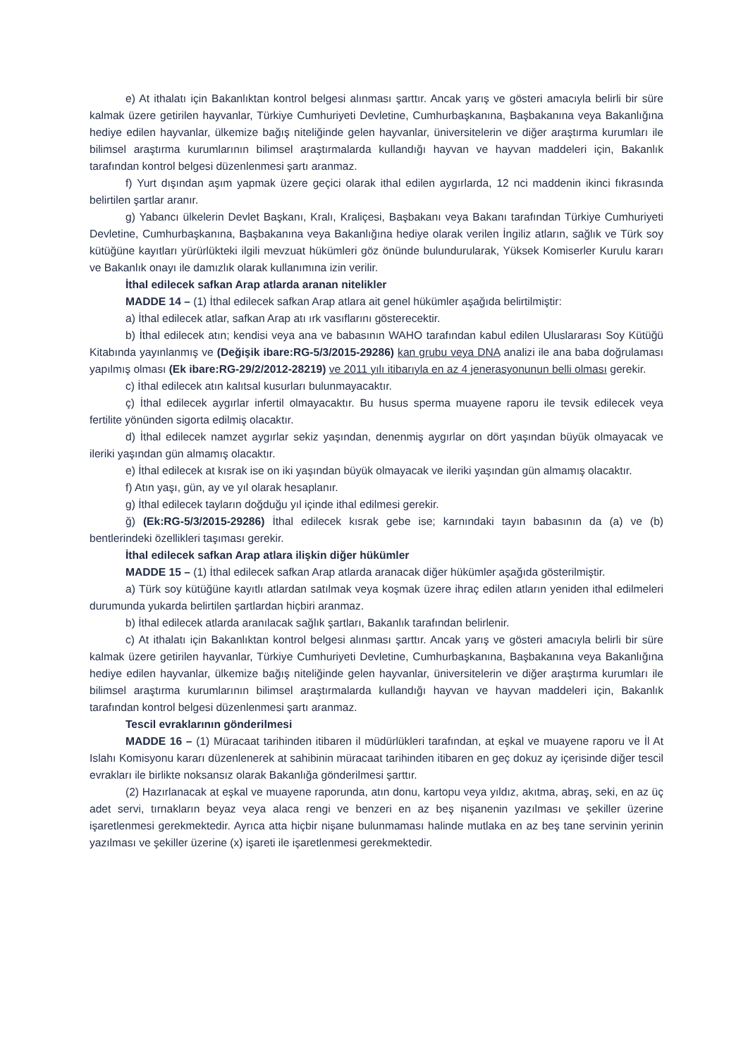e) At ithalatı için Bakanlıktan kontrol belgesi alınması şarttır. Ancak yarış ve gösteri amacıyla belirli bir süre kalmak üzere getirilen hayvanlar, Türkiye Cumhuriyeti Devletine, Cumhurbaşkanına, Başbakanına veya Bakanlığına hediye edilen hayvanlar, ülkemize bağış niteliğinde gelen hayvanlar, üniversitelerin ve diğer araştırma kurumları ile bilimsel araştırma kurumlarının bilimsel araştırmalarda kullandığı hayvan ve hayvan maddeleri için, Bakanlık tarafından kontrol belgesi düzenlenmesi şartı aranmaz.
f) Yurt dışından aşım yapmak üzere geçici olarak ithal edilen aygırlarda, 12 nci maddenin ikinci fıkrasında belirtilen şartlar aranır.
g) Yabancı ülkelerin Devlet Başkanı, Kralı, Kraliçesi, Başbakanı veya Bakanı tarafından Türkiye Cumhuriyeti Devletine, Cumhurbaşkanına, Başbakanına veya Bakanlığına hediye olarak verilen İngiliz atların, sağlık ve Türk soy kütüğüne kayıtları yürürlükteki ilgili mevzuat hükümleri göz önünde bulundurularak, Yüksek Komiserler Kurulu kararı ve Bakanlık onayı ile damızlık olarak kullanımına izin verilir.
İthal edilecek safkan Arap atlarda aranan nitelikler
MADDE 14 – (1) İthal edilecek safkan Arap atlara ait genel hükümler aşağıda belirtilmiştir:
a) İthal edilecek atlar, safkan Arap atı ırk vasıflarını gösterecektir.
b) İthal edilecek atın; kendisi veya ana ve babasının WAHO tarafından kabul edilen Uluslararası Soy Kütüğü Kitabında yayınlanmış ve (Değişik ibare:RG-5/3/2015-29286) kan grubu veya DNA analizi ile ana baba doğrulaması yapılmış olması (Ek ibare:RG-29/2/2012-28219) ve 2011 yılı itibarıyla en az 4 jenerasyonunun belli olması gerekir.
c) İthal edilecek atın kalıtsal kusurları bulunmayacaktır.
ç) İthal edilecek aygırlar infertil olmayacaktır. Bu husus sperma muayene raporu ile tevsik edilecek veya fertilite yönünden sigorta edilmiş olacaktır.
d) İthal edilecek namzet aygırlar sekiz yaşından, denenmiş aygırlar on dört yaşından büyük olmayacak ve ileriki yaşından gün almamış olacaktır.
e) İthal edilecek at kısrak ise on iki yaşından büyük olmayacak ve ileriki yaşından gün almamış olacaktır.
f) Atın yaşı, gün, ay ve yıl olarak hesaplanır.
g) İthal edilecek tayların doğduğu yıl içinde ithal edilmesi gerekir.
ğ) (Ek:RG-5/3/2015-29286) İthal edilecek kısrak gebe ise; karnındaki tayın babasının da (a) ve (b) bentlerindeki özellikleri taşıması gerekir.
İthal edilecek safkan Arap atlara ilişkin diğer hükümler
MADDE 15 – (1) İthal edilecek safkan Arap atlarda aranacak diğer hükümler aşağıda gösterilmiştir.
a) Türk soy kütüğüne kayıtlı atlardan satılmak veya koşmak üzere ihraç edilen atların yeniden ithal edilmeleri durumunda yukarda belirtilen şartlardan hiçbiri aranmaz.
b) İthal edilecek atlarda aranılacak sağlık şartları, Bakanlık tarafından belirlenir.
c) At ithalatı için Bakanlıktan kontrol belgesi alınması şarttır. Ancak yarış ve gösteri amacıyla belirli bir süre kalmak üzere getirilen hayvanlar, Türkiye Cumhuriyeti Devletine, Cumhurbaşkanına, Başbakanına veya Bakanlığına hediye edilen hayvanlar, ülkemize bağış niteliğinde gelen hayvanlar, üniversitelerin ve diğer araştırma kurumları ile bilimsel araştırma kurumlarının bilimsel araştırmalarda kullandığı hayvan ve hayvan maddeleri için, Bakanlık tarafından kontrol belgesi düzenlenmesi şartı aranmaz.
Tescil evraklarının gönderilmesi
MADDE 16 – (1) Müracaat tarihinden itibaren il müdürlükleri tarafından, at eşkal ve muayene raporu ve İl At Islahı Komisyonu kararı düzenlenerek at sahibinin müracaat tarihinden itibaren en geç dokuz ay içerisinde diğer tescil evrakları ile birlikte noksansız olarak Bakanlığa gönderilmesi şarttır.
(2) Hazırlanacak at eşkal ve muayene raporunda, atın donu, kartopu veya yıldız, akıtma, abraş, seki, en az üç adet servi, tırnakların beyaz veya alaca rengi ve benzeri en az beş nişanenin yazılması ve şekiller üzerine işaretlenmesi gerekmektedir. Ayrıca atta hiçbir nişane bulunmaması halinde mutlaka en az beş tane servinin yerinin yazılması ve şekiller üzerine (x) işareti ile işaretlenmesi gerekmektedir.